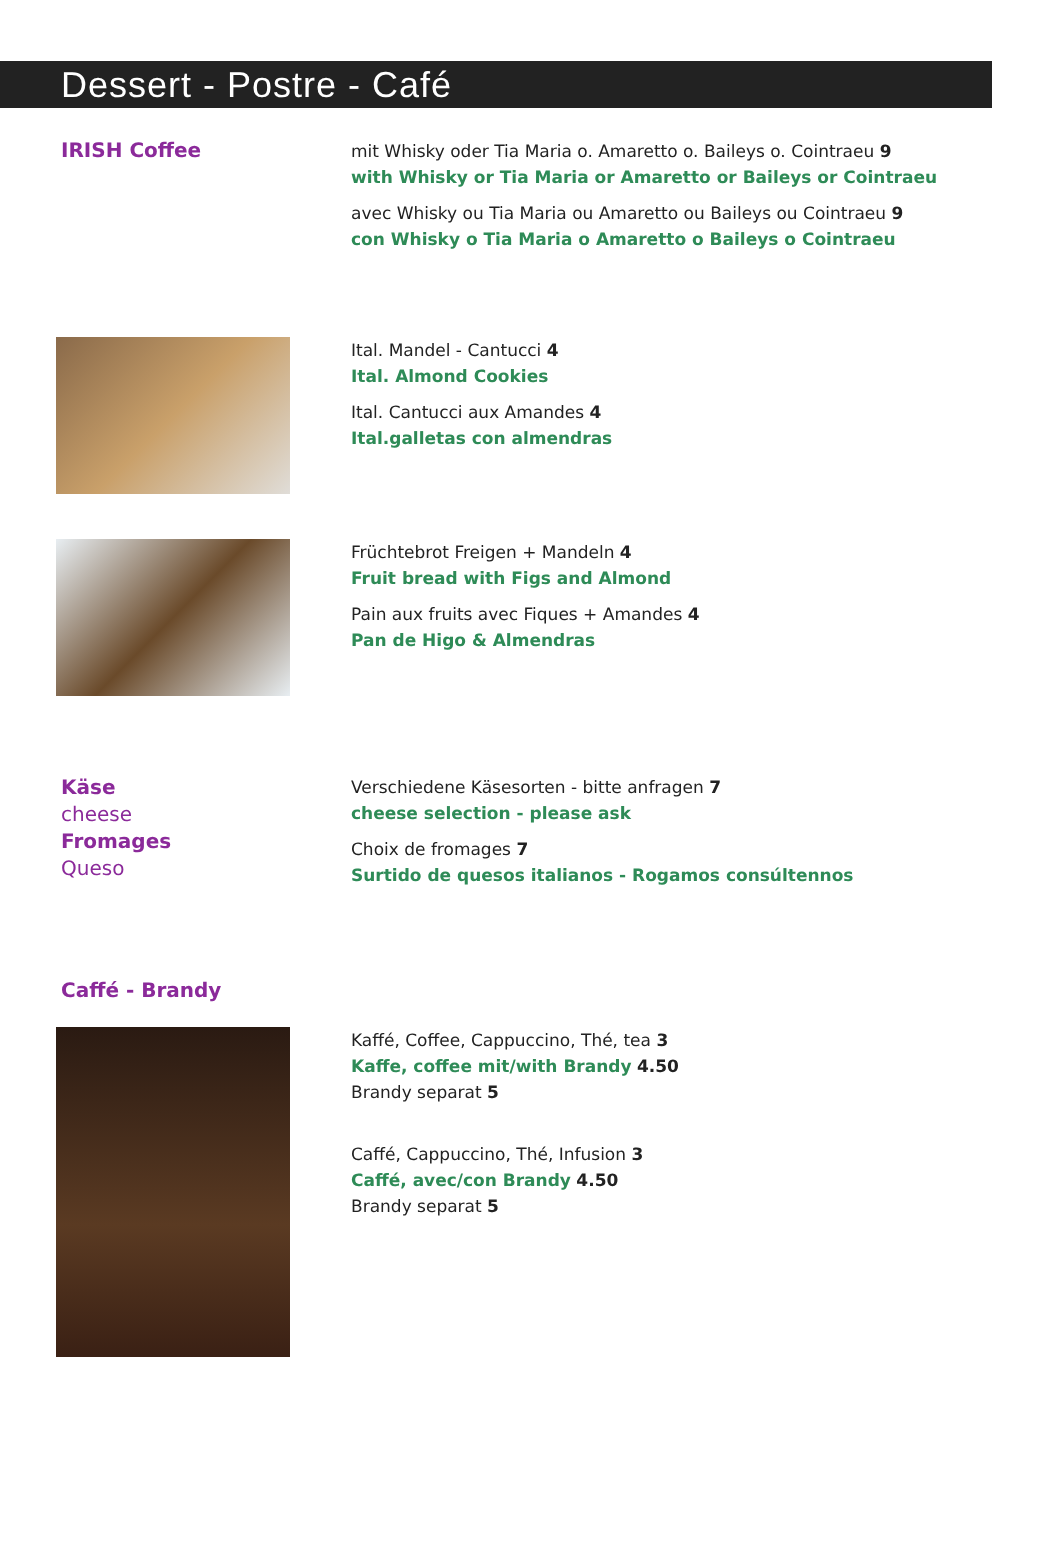Dessert - Postre - Café
IRISH Coffee
mit Whisky oder Tia Maria o. Amaretto o. Baileys o. Cointraeu 9
with Whisky or Tia Maria or Amaretto or Baileys or Cointraeu
avec Whisky ou Tia Maria ou Amaretto ou Baileys ou Cointraeu 9
con Whisky o Tia Maria o Amaretto o Baileys o Cointraeu
Ital. Mandel - Cantucci 4
Ital. Almond Cookies
Ital. Cantucci aux Amandes 4
Ital.galletas con almendras
Früchtebrot Freigen + Mandeln 4
Fruit bread with Figs and Almond
Pain aux fruits avec Fiques + Amandes 4
Pan de Higo & Almendras
Käse
cheese
Fromages
Queso
Verschiedene Käsesorten - bitte anfragen 7
cheese selection - please ask
Choix de fromages 7
Surtido de quesos italianos - Rogamos consúltennos
Caffé - Brandy
Kaffé, Coffee, Cappuccino, Thé, tea 3
Kaffe, coffee mit/with Brandy 4.50
Brandy separat 5
Caffé, Cappuccino, Thé, Infusion 3
Caffé, avec/con Brandy 4.50
Brandy separat 5